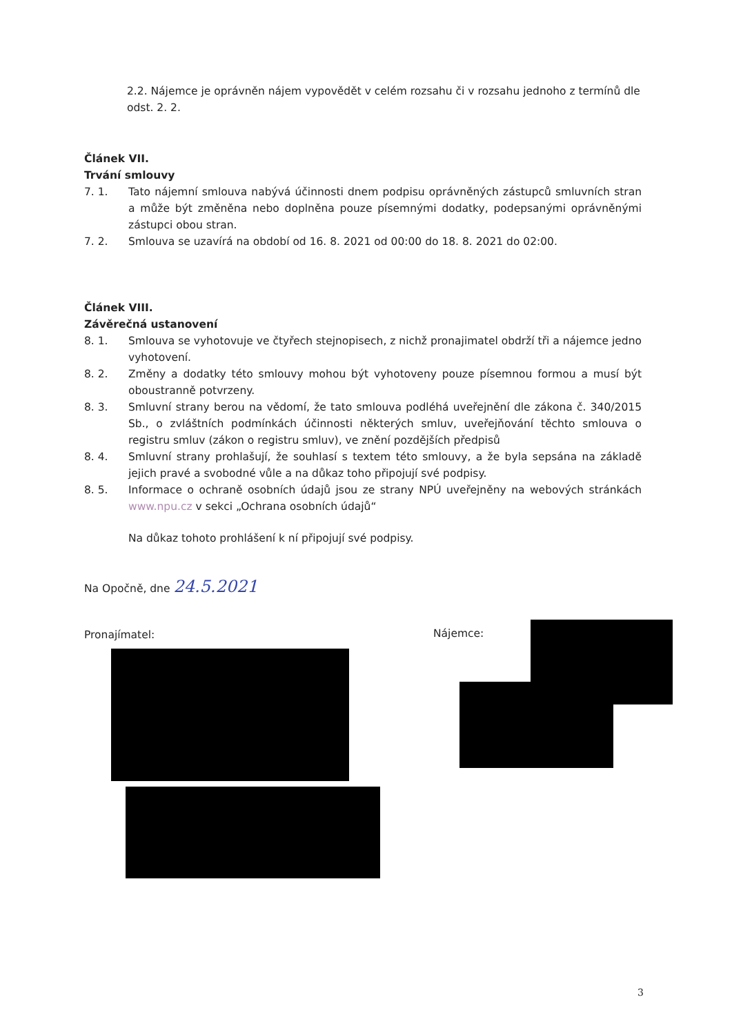2.2. Nájemce je oprávněn nájem vypovědět v celém rozsahu či v rozsahu jednoho z termínů dle odst. 2. 2.
Článek VII.
Trvání smlouvy
7. 1. Tato nájemní smlouva nabývá účinnosti dnem podpisu oprávněných zástupců smluvních stran a může být změněna nebo doplněna pouze písemnými dodatky, podepsanými oprávněnými zástupci obou stran.
7. 2. Smlouva se uzavírá na období od 16. 8. 2021 od 00:00 do 18. 8. 2021 do 02:00.
Článek VIII.
Závěrečná ustanovení
8. 1. Smlouva se vyhotovuje ve čtyřech stejnopisech, z nichž pronajimatel obdrží tři a nájemce jedno vyhotovení.
8. 2. Změny a dodatky této smlouvy mohou být vyhotoveny pouze písemnou formou a musí být oboustranně potvrzeny.
8. 3. Smluvní strany berou na vědomí, že tato smlouva podléhá uveřejnění dle zákona č. 340/2015 Sb., o zvláštních podmínkách účinnosti některých smluv, uveřejňování těchto smlouva o registru smluv (zákon o registru smluv), ve znění pozdějších předpisů
8. 4. Smluvní strany prohlašují, že souhlasí s textem této smlouvy, a že byla sepsána na základě jejich pravé a svobodné vůle a na důkaz toho připojují své podpisy.
8. 5. Informace o ochraně osobních údajů jsou ze strany NPÚ uveřejněny na webových stránkách www.npu.cz v sekci „Ochrana osobních údajů“
Na důkaz tohoto prohlášení k ní připojují své podpisy.
Na Opočně, dne 24.5.2021
Pronajímatel: Nájemce:
3